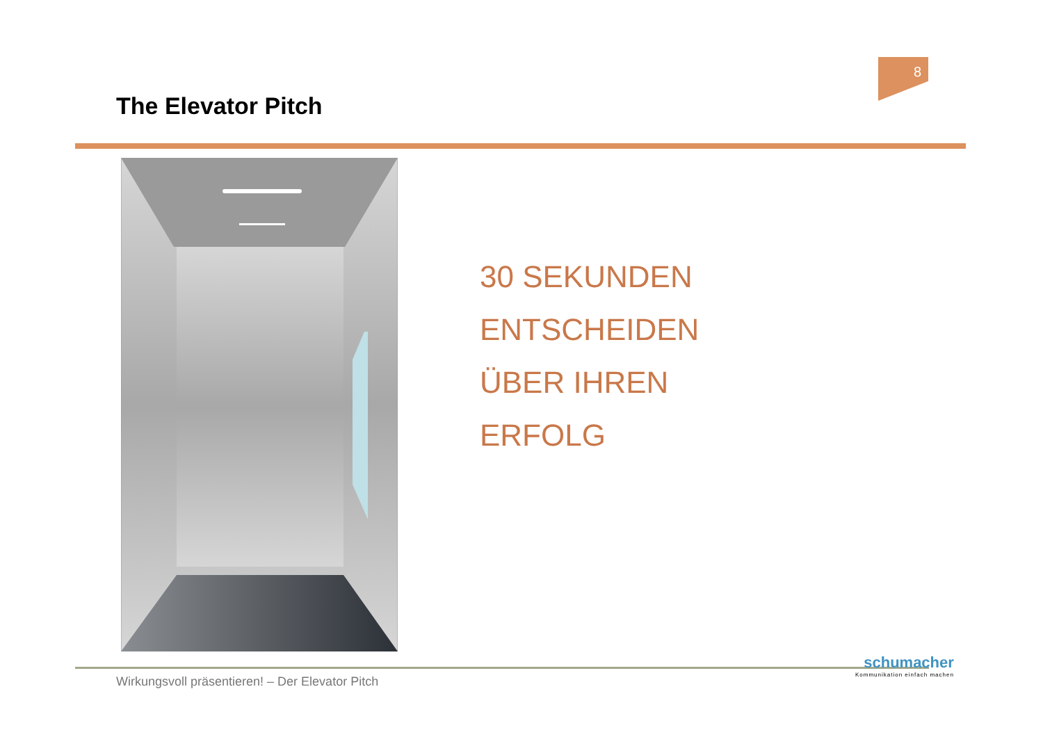8
The Elevator Pitch
30 SEKUNDEN
ENTSCHEIDEN
ÜBER IHREN
ERFOLG
Wirkungsvoll präsentieren! – Der Elevator Pitch
schumacher
Kommunikation einfach machen